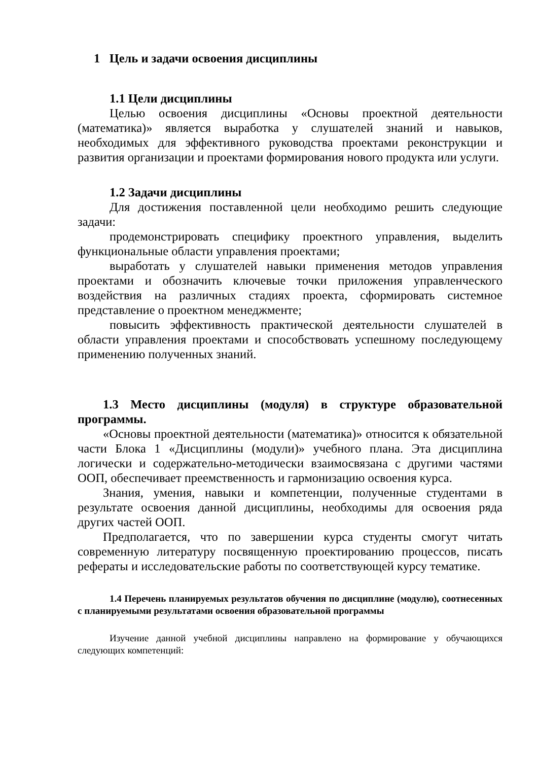1 Цель и задачи освоения дисциплины
1.1 Цели дисциплины
Целью освоения дисциплины «Основы проектной деятельности (математика)» является выработка у слушателей знаний и навыков, необходимых для эффективного руководства проектами реконструкции и развития организации и проектами формирования нового продукта или услуги.
1.2 Задачи дисциплины
Для достижения поставленной цели необходимо решить следующие задачи:
продемонстрировать специфику проектного управления, выделить функциональные области управления проектами;
выработать у слушателей навыки применения методов управления проектами и обозначить ключевые точки приложения управленческого воздействия на различных стадиях проекта, сформировать системное представление о проектном менеджменте;
повысить эффективность практической деятельности слушателей в области управления проектами и способствовать успешному последующему применению полученных знаний.
1.3 Место дисциплины (модуля) в структуре образовательной программы.
«Основы проектной деятельности (математика)» относится к обязательной части Блока 1 «Дисциплины (модули)» учебного плана. Эта дисциплина логически и содержательно-методически взаимосвязана с другими частями ООП, обеспечивает преемственность и гармонизацию освоения курса.
Знания, умения, навыки и компетенции, полученные студентами в результате освоения данной дисциплины, необходимы для освоения ряда других частей ООП.
Предполагается, что по завершении курса студенты смогут читать современную литературу посвященную проектированию процессов, писать рефераты и исследовательские работы по соответствующей курсу тематике.
1.4 Перечень планируемых результатов обучения по дисциплине (модулю), соотнесенных с планируемыми результатами освоения образовательной программы
Изучение данной учебной дисциплины направлено на формирование у обучающихся следующих компетенций: